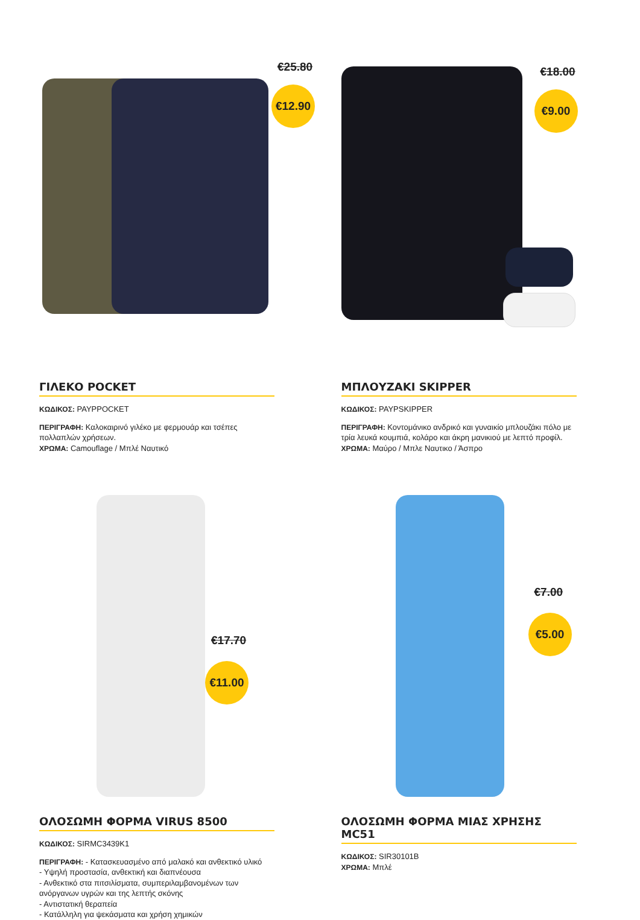€25.80
€12.90
ΓΙΛΕΚΟ POCKET
ΚΩΔΙΚΟΣ: PAYPPOCKET
ΠΕΡΙΓΡΑΦΗ: Καλοκαιρινό γιλέκο με φερμουάρ και τσέπες πολλαπλών χρήσεων.
ΧΡΩΜΑ: Camouflage / Μπλέ Ναυτικό
€18.00
€9.00
ΜΠΛΟΥΖΑΚΙ SKIPPER
ΚΩΔΙΚΟΣ: PAYPSKIPPER
ΠΕΡΙΓΡΑΦΗ: Κοντομάνικο ανδρικό και γυναικίο μπλουζάκι πόλο με τρία λευκά κουμπιά, κολάρο και άκρη μανικιού με λεπτό προφίλ.
ΧΡΩΜΑ: Μαύρο / Μπλε Ναυτικο / Άσπρο
€17.70
€11.00
ΟΛΟΣΩΜΗ ΦΟΡΜΑ VIRUS 8500
ΚΩΔΙΚΟΣ: SIRMC3439K1
ΠΕΡΙΓΡΑΦΗ: - Κατασκευασμένο από μαλακό και ανθεκτικό υλικό
- Υψηλή προστασία, ανθεκτική και διαπνέουσα
- Ανθεκτικό στα πιτσιλίσματα, συμπεριλαμβανομένων των ανόργανων υγρών και της λεπτής σκόνης
- Αντιστατική θεραπεία
- Κατάλληλη για ψεκάσματα και χρήση χημικών
€7.00
€5.00
ΟΛΟΣΩΜΗ ΦΟΡΜΑ ΜΙΑΣ ΧΡΗΣΗΣ MC51
ΚΩΔΙΚΟΣ: SIR30101B
ΧΡΩΜΑ: Μπλέ